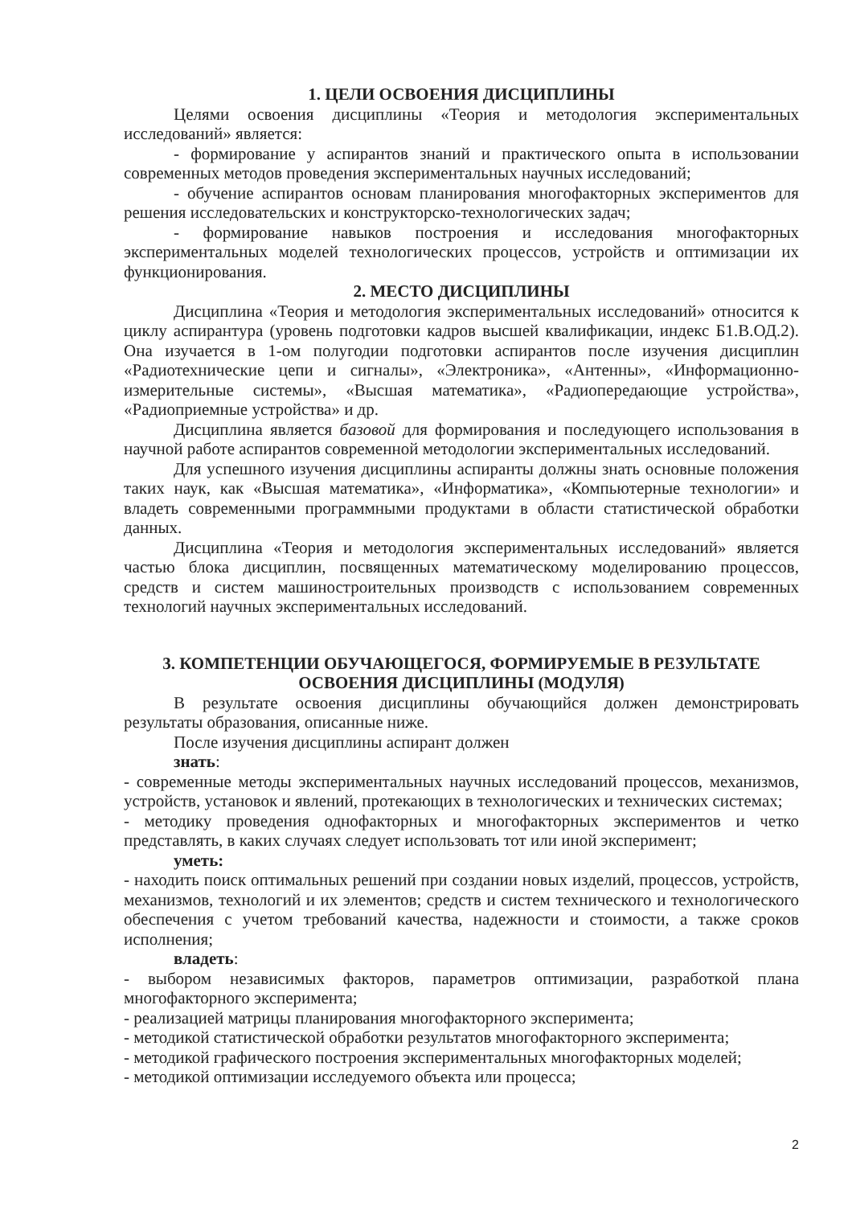1. ЦЕЛИ ОСВОЕНИЯ ДИСЦИПЛИНЫ
Целями освоения дисциплины «Теория и методология экспериментальных исследований» является:
- формирование у аспирантов знаний и практического опыта в использовании современных методов проведения экспериментальных научных исследований;
- обучение аспирантов основам планирования многофакторных экспериментов для решения исследовательских и конструкторско-технологических задач;
- формирование навыков построения и исследования многофакторных экспериментальных моделей технологических процессов, устройств и оптимизации их функционирования.
2. МЕСТО ДИСЦИПЛИНЫ
Дисциплина «Теория и методология экспериментальных исследований» относится к циклу аспирантура (уровень подготовки кадров высшей квалификации, индекс Б1.В.ОД.2). Она изучается в 1-ом полугодии подготовки аспирантов после изучения дисциплин «Радиотехнические цепи и сигналы», «Электроника», «Антенны», «Информационно-измерительные системы», «Высшая математика», «Радиопередающие устройства», «Радиоприемные устройства» и др.
Дисциплина является базовой для формирования и последующего использования в научной работе аспирантов современной методологии экспериментальных исследований.
Для успешного изучения дисциплины аспиранты должны знать основные положения таких наук, как «Высшая математика», «Информатика», «Компьютерные технологии» и владеть современными программными продуктами в области статистической обработки данных.
Дисциплина «Теория и методология экспериментальных исследований» является частью блока дисциплин, посвященных математическому моделированию процессов, средств и систем машиностроительных производств с использованием современных технологий научных экспериментальных исследований.
3. КОМПЕТЕНЦИИ ОБУЧАЮЩЕГОСЯ, ФОРМИРУЕМЫЕ В РЕЗУЛЬТАТЕ ОСВОЕНИЯ ДИСЦИПЛИНЫ (МОДУЛЯ)
В результате освоения дисциплины обучающийся должен демонстрировать результаты образования, описанные ниже.
После изучения дисциплины аспирант должен
знать:
- современные методы экспериментальных научных исследований процессов, механизмов, устройств, установок и явлений, протекающих в технологических и технических системах;
- методику проведения однофакторных и многофакторных экспериментов и четко представлять, в каких случаях следует использовать тот или иной эксперимент;
уметь:
- находить поиск оптимальных решений при создании новых изделий, процессов, устройств, механизмов, технологий и их элементов; средств и систем технического и технологического обеспечения с учетом требований качества, надежности и стоимости, а также сроков исполнения;
владеть:
- выбором независимых факторов, параметров оптимизации, разработкой плана многофакторного эксперимента;
- реализацией матрицы планирования многофакторного эксперимента;
- методикой статистической обработки результатов многофакторного эксперимента;
- методикой графического построения экспериментальных многофакторных моделей;
- методикой оптимизации исследуемого объекта или процесса;
2